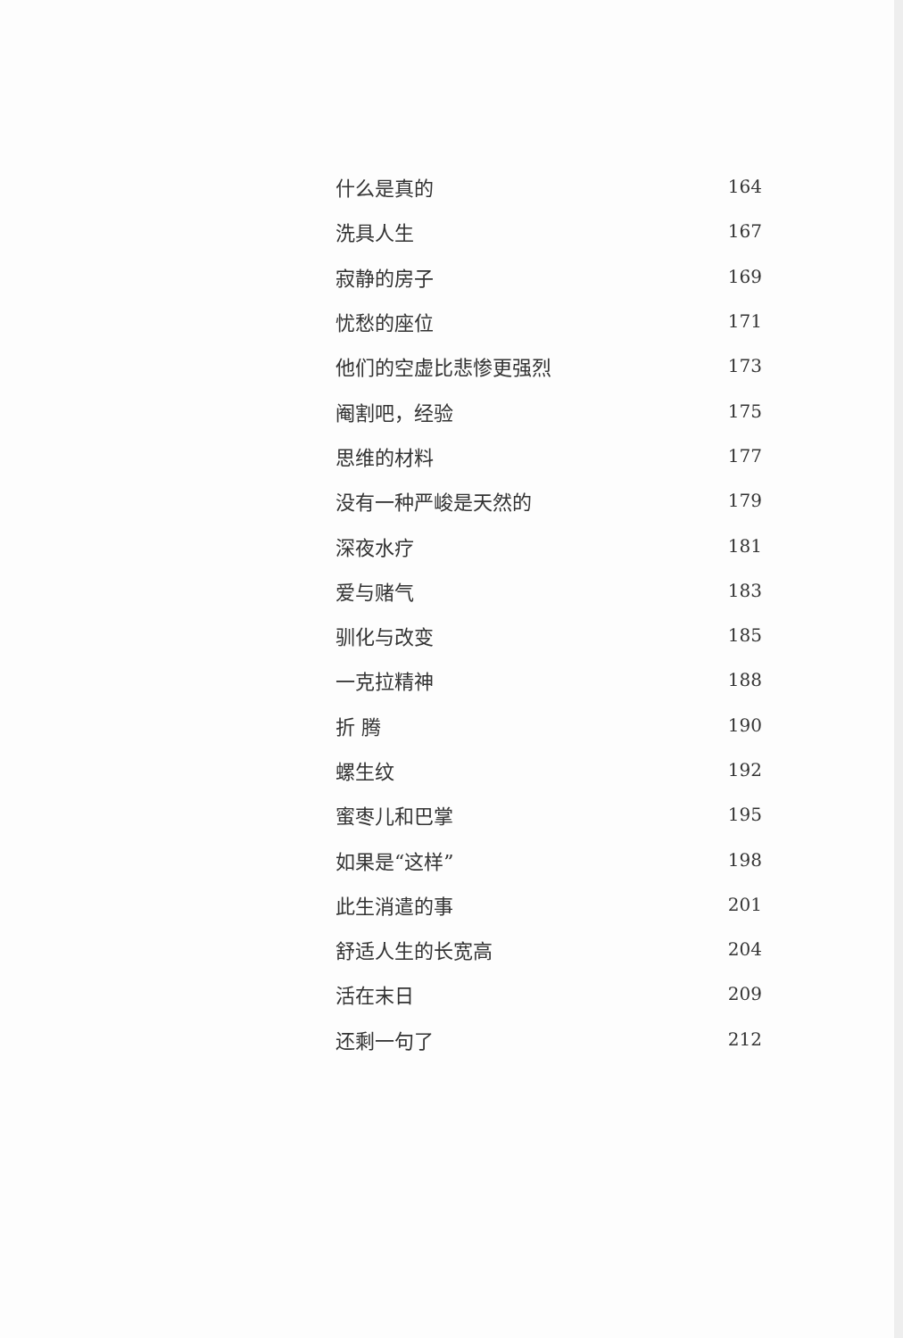什么是真的 164
洗具人生 167
寂静的房子 169
忧愁的座位 171
他们的空虚比悲惨更强烈 173
阉割吧，经验 175
思维的材料 177
没有一种严峻是天然的 179
深夜水疗 181
爱与赌气 183
驯化与改变 185
一克拉精神 188
折 腾 190
螺生纹 192
蜜枣儿和巴掌 195
如果是“这样” 198
此生消遣的事 201
舒适人生的长宽高 204
活在末日 209
还剩一句了 212